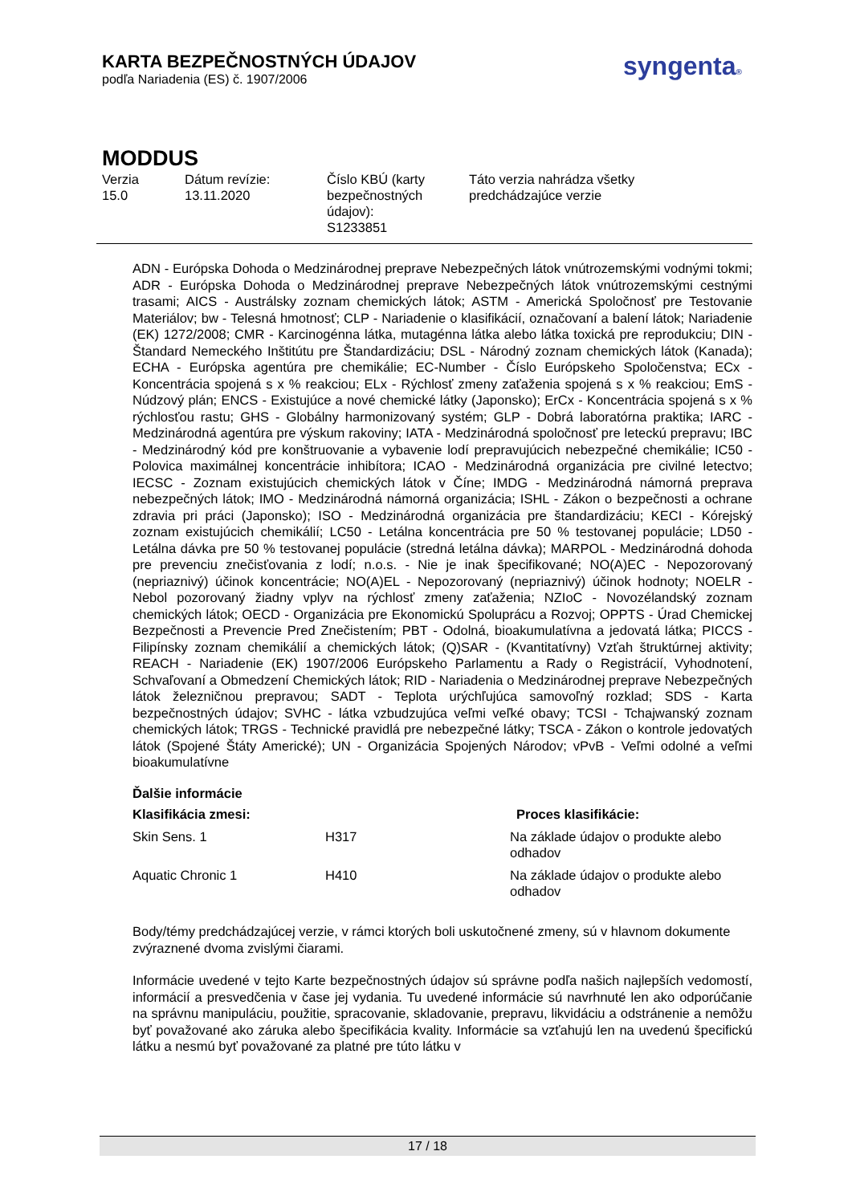KARTA BEZPEČNOSTNÝCH ÚDAJOV
podľa Nariadenia (ES) č. 1907/2006
syngenta®
MODDUS
Verzia
15.0
Dátum revízie:
13.11.2020
Číslo KBÚ (karty bezpečnostných údajov):
S1233851
Táto verzia nahrádza všetky
predchádzajúce verzie
ADN - Európska Dohoda o Medzinárodnej preprave Nebezpečných látok vnútrozemskými vodnými tokmi; ADR - Európska Dohoda o Medzinárodnej preprave Nebezpečných látok vnútrozemskými cestnými trasami; AICS - Austrálsky zoznam chemických látok; ASTM - Americká Spoločnosť pre Testovanie Materiálov; bw - Telesná hmotnosť; CLP - Nariadenie o klasifikácií, označovaní a balení látok; Nariadenie (EK) 1272/2008; CMR - Karcinogénna látka, mutagénna látka alebo látka toxická pre reprodukciu; DIN - Štandard Nemeckého Inštitútu pre Štandardizáciu; DSL - Národný zoznam chemických látok (Kanada); ECHA - Európska agentúra pre chemikálie; EC-Number - Číslo Európskeho Spoločenstva; ECx - Koncentrácia spojená s x % reakciou; ELx - Rýchlosť zmeny zaťaženia spojená s x % reakciou; EmS - Núdzový plán; ENCS - Existujúce a nové chemické látky (Japonsko); ErCx - Koncentrácia spojená s x % rýchlosťou rastu; GHS - Globálny harmonizovaný systém; GLP - Dobrá laboratórna praktika; IARC - Medzinárodná agentúra pre výskum rakoviny; IATA - Medzinárodná spoločnosť pre leteckú prepravu; IBC - Medzinárodný kód pre konštruovanie a vybavenie lodí prepravujúcich nebezpečné chemikálie; IC50 - Polovica maximálnej koncentrácie inhibítora; ICAO - Medzinárodná organizácia pre civilné letectvo; IECSC - Zoznam existujúcich chemických látok v Číne; IMDG - Medzinárodná námorná preprava nebezpečných látok; IMO - Medzinárodná námorná organizácia; ISHL - Zákon o bezpečnosti a ochrane zdravia pri práci (Japonsko); ISO - Medzinárodná organizácia pre štandardizáciu; KECI - Kórejský zoznam existujúcich chemikálií; LC50 - Letálna koncentrácia pre 50 % testovanej populácie; LD50 - Letálna dávka pre 50 % testovanej populácie (stredná letálna dávka); MARPOL - Medzinárodná dohoda pre prevenciu znečisťovania z lodí; n.o.s. - Nie je inak špecifikované; NO(A)EC - Nepozorovaný (nepriaznivý) účinok koncentrácie; NO(A)EL - Nepozorovaný (nepriaznivý) účinok hodnoty; NOELR - Nebol pozorovaný žiadny vplyv na rýchlosť zmeny zaťaženia; NZIoC - Novozélandský zoznam chemických látok; OECD - Organizácia pre Ekonomickú Spoluprácu a Rozvoj; OPPTS - Úrad Chemickej Bezpečnosti a Prevencie Pred Znečistením; PBT - Odolná, bioakumulatívna a jedovatá látka; PICCS - Filipínsky zoznam chemikálií a chemických látok; (Q)SAR - (Kvantitatívny) Vzťah štruktúrnej aktivity; REACH - Nariadenie (EK) 1907/2006 Európskeho Parlamentu a Rady o Registrácií, Vyhodnotení, Schvaľovaní a Obmedzení Chemických látok; RID - Nariadenia o Medzinárodnej preprave Nebezpečných látok železničnou prepravou; SADT - Teplota urýchľujúca samovoľný rozklad; SDS - Karta bezpečnostných údajov; SVHC - látka vzbudzujúca veľmi veľké obavy; TCSI - Tchajwanský zoznam chemických látok; TRGS - Technické pravidlá pre nebezpečné látky; TSCA - Zákon o kontrole jedovatých látok (Spojené Štáty Americké); UN - Organizácia Spojených Národov; vPvB - Veľmi odolné a veľmi bioakumulatívne
Ďalšie informácie
| Klasifikácia zmesi: | | Proces klasifikácie: |
| --- | --- | --- |
| Skin Sens. 1 | H317 | Na základe údajov o produkte alebo odhadov |
| Aquatic Chronic 1 | H410 | Na základe údajov o produkte alebo odhadov |
Body/témy predchádzajúcej verzie, v rámci ktorých boli uskutočnené zmeny, sú v hlavnom dokumente zvýraznené dvoma zvislými čiarami.
Informácie uvedené v tejto Karte bezpečnostných údajov sú správne podľa našich najlepších vedomostí, informácií a presvedčenia v čase jej vydania. Tu uvedené informácie sú navrhnuté len ako odporúčanie na správnu manipuláciu, použitie, spracovanie, skladovanie, prepravu, likvidáciu a odstránenie a nemôžu byť považované ako záruka alebo špecifikácia kvality. Informácie sa vzťahujú len na uvedenú špecifickú látku a nesmú byť považované za platné pre túto látku v
17 / 18